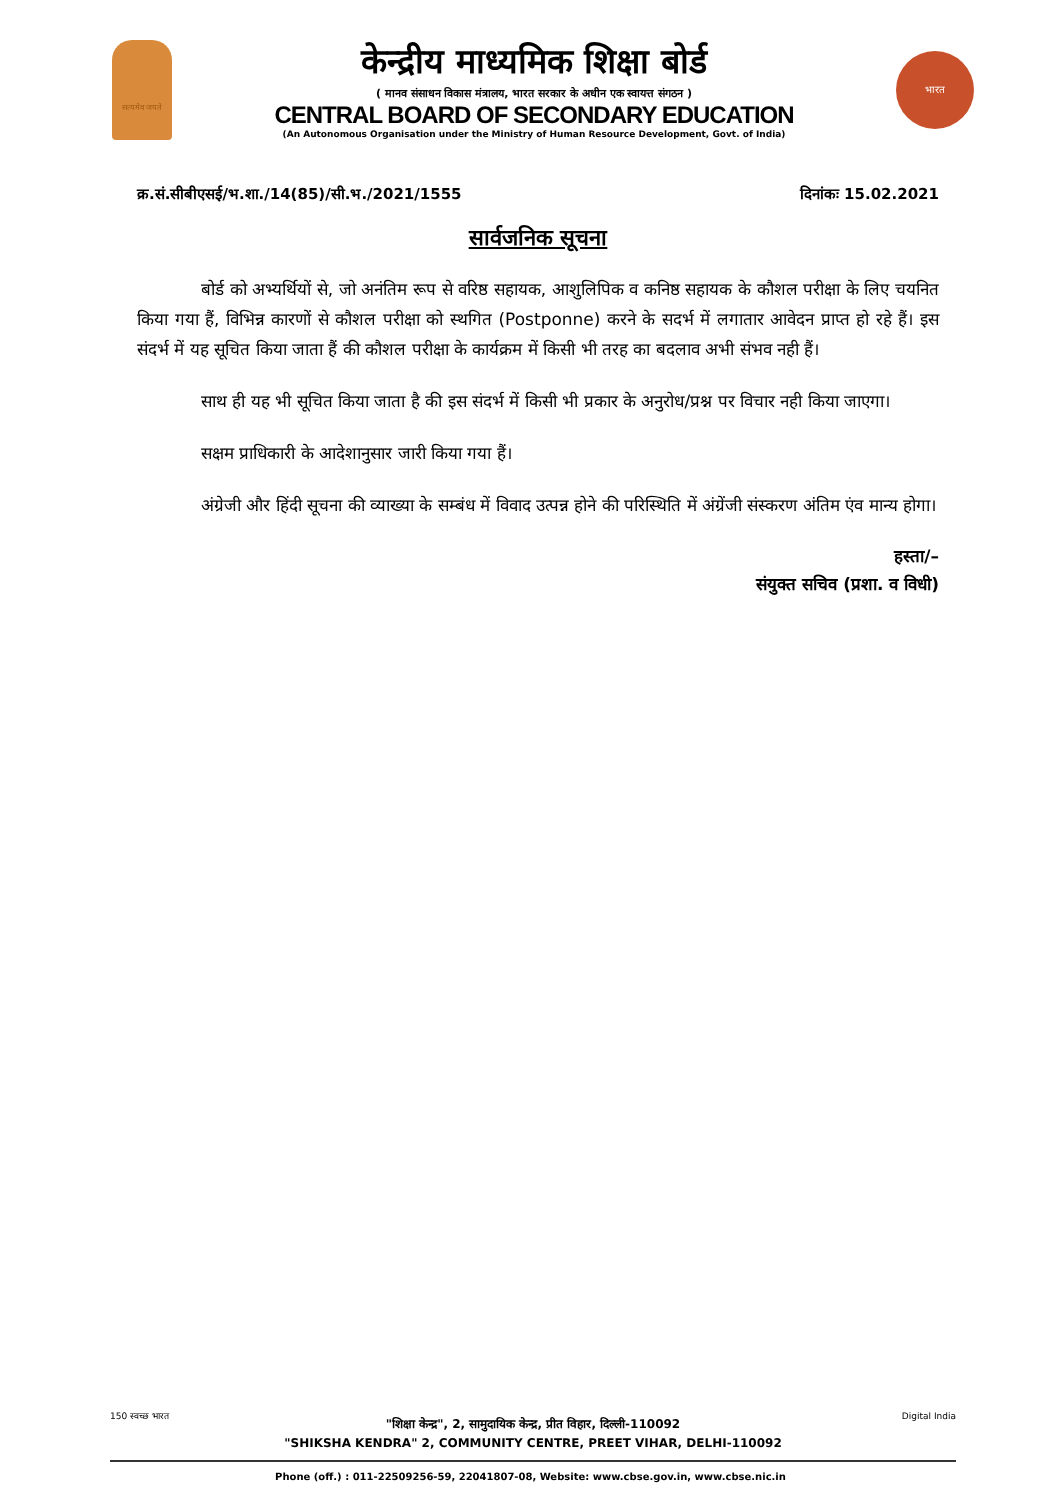सत्यमेव जयते
केन्द्रीय माध्यमिक शिक्षा बोर्ड
( मानव संसाधन विकास मंत्रालय, भारत सरकार के अधीन एक स्वायत्त संगठन )
CENTRAL BOARD OF SECONDARY EDUCATION
(An Autonomous Organisation under the Ministry of Human Resource Development, Govt. of India)
भारत
क्र.सं.सीबीएसई/भ.शा./14(85)/सी.भ./2021/1555 दिनांकः 15.02.2021
सार्वजनिक सूचना
बोर्ड को अभ्यर्थियों से, जो अनंतिम रूप से वरिष्ठ सहायक, आशुलिपिक व कनिष्ठ सहायक के कौशल परीक्षा के लिए चयनित किया गया हैं, विभिन्न कारणों से कौशल परीक्षा को स्थगित (Postponne) करने के सदर्भ में लगातार आवेदन प्राप्त हो रहे हैं। इस संदर्भ में यह सूचित किया जाता हैं की कौशल परीक्षा के कार्यक्रम में किसी भी तरह का बदलाव अभी संभव नही हैं।
साथ ही यह भी सूचित किया जाता है की इस संदर्भ में किसी भी प्रकार के अनुरोध/प्रश्न पर विचार नही किया जाएगा।
सक्षम प्राधिकारी के आदेशानुसार जारी किया गया हैं।
अंग्रेजी और हिंदी सूचना की व्याख्या के सम्बंध में विवाद उत्पन्न होने की परिस्थिति में अंग्रेंजी संस्करण अंतिम एंव मान्य होगा।
हस्ता/–
संयुक्त सचिव (प्रशा. व विधी)
150 स्वच्छ भारत
"शिक्षा केन्द्र", 2, सामुदायिक केन्द्र, प्रीत विहार, दिल्ली-110092
"SHIKSHA KENDRA" 2, COMMUNITY CENTRE, PREET VIHAR, DELHI-110092
Digital India
Phone (off.) : 011-22509256-59, 22041807-08, Website: www.cbse.gov.in, www.cbse.nic.in